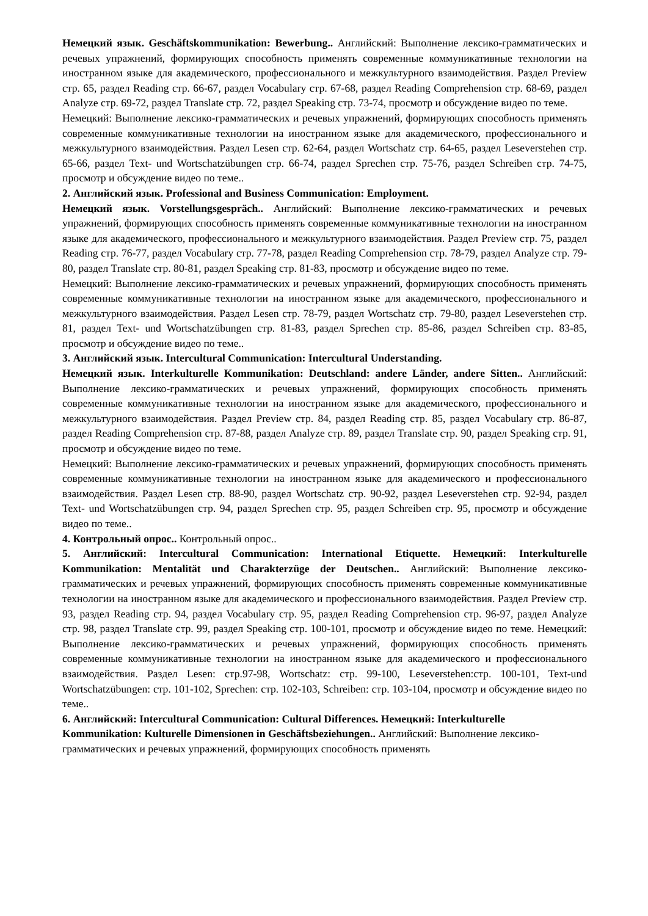Немецкий язык. Geschäftskommunikation: Bewerbung.. Английский: Выполнение лексико-грамматических и речевых упражнений, формирующих способность применять современные коммуникативные технологии на иностранном языке для академического, профессионального и межкультурного взаимодействия. Раздел Preview стр. 65, раздел Reading стр. 66-67, раздел Vocabulary стр. 67-68, раздел Reading Comprehension стр. 68-69, раздел Analyze стр. 69-72, раздел Translate стр. 72, раздел Speaking стр. 73-74, просмотр и обсуждение видео по теме.
Немецкий: Выполнение лексико-грамматических и речевых упражнений, формирующих способность применять современные коммуникативные технологии на иностранном языке для академического, профессионального и межкультурного взаимодействия. Раздел Lesen стр. 62-64, раздел Wortschatz стр. 64-65, раздел Leseverstehen стр. 65-66, раздел Text- und Wortschatzübungen стр. 66-74, раздел Sprechen стр. 75-76, раздел Schreiben стр. 74-75, просмотр и обсуждение видео по теме..
2. Английский язык. Professional and Business Communication: Employment.
Немецкий язык. Vorstellungsgespräch.. Английский: Выполнение лексико-грамматических и речевых упражнений, формирующих способность применять современные коммуникативные технологии на иностранном языке для академического, профессионального и межкультурного взаимодействия. Раздел Preview стр. 75, раздел Reading стр. 76-77, раздел Vocabulary стр. 77-78, раздел Reading Comprehension стр. 78-79, раздел Analyze стр. 79-80, раздел Translate стр. 80-81, раздел Speaking стр. 81-83, просмотр и обсуждение видео по теме.
Немецкий: Выполнение лексико-грамматических и речевых упражнений, формирующих способность применять современные коммуникативные технологии на иностранном языке для академического, профессионального и межкультурного взаимодействия. Раздел Lesen стр. 78-79, раздел Wortschatz стр. 79-80, раздел Leseverstehen стр. 81, раздел Text- und Wortschatzübungen стр. 81-83, раздел Sprechen стр. 85-86, раздел Schreiben стр. 83-85, просмотр и обсуждение видео по теме..
3. Английский язык. Intercultural Communication: Intercultural Understanding.
Немецкий язык. Interkulturelle Kommunikation: Deutschland: andere Länder, andere Sitten.. Английский: Выполнение лексико-грамматических и речевых упражнений, формирующих способность применять современные коммуникативные технологии на иностранном языке для академического, профессионального и межкультурного взаимодействия. Раздел Preview стр. 84, раздел Reading стр. 85, раздел Vocabulary стр. 86-87, раздел Reading Comprehension стр. 87-88, раздел Analyze стр. 89, раздел Translate стр. 90, раздел Speaking стр. 91, просмотр и обсуждение видео по теме.
Немецкий: Выполнение лексико-грамматических и речевых упражнений, формирующих способность применять современные коммуникативные технологии на иностранном языке для академического и профессионального взаимодействия. Раздел Lesen стр. 88-90, раздел Wortschatz стр. 90-92, раздел Leseverstehen стр. 92-94, раздел Text- und Wortschatzübungen стр. 94, раздел Sprechen стр. 95, раздел Schreiben стр. 95, просмотр и обсуждение видео по теме..
4. Контрольный опрос.. Контрольный опрос..
5. Английский: Intercultural Communication: International Etiquette. Немецкий: Interkulturelle Kommunikation: Mentalität und Charakterzüge der Deutschen.. Английский: Выполнение лексико-грамматических и речевых упражнений, формирующих способность применять современные коммуникативные технологии на иностранном языке для академического и профессионального взаимодействия. Раздел Preview стр. 93, раздел Reading стр. 94, раздел Vocabulary стр. 95, раздел Reading Comprehension стр. 96-97, раздел Analyze стр. 98, раздел Translate стр. 99, раздел Speaking стр. 100-101, просмотр и обсуждение видео по теме. Немецкий: Выполнение лексико-грамматических и речевых упражнений, формирующих способность применять современные коммуникативные технологии на иностранном языке для академического и профессионального взаимодействия. Раздел Lesen: стр.97-98, Wortschatz: стр. 99-100, Leseverstehen:стр. 100-101, Text-und Wortschatzübungen: стр. 101-102, Sprechen: стр. 102-103, Schreiben: стр. 103-104, просмотр и обсуждение видео по теме..
6. Английский: Intercultural Communication: Cultural Differences. Немецкий: Interkulturelle Kommunikation: Kulturelle Dimensionen in Geschäftsbeziehungen.. Английский: Выполнение лексико-грамматических и речевых упражнений, формирующих способность применять